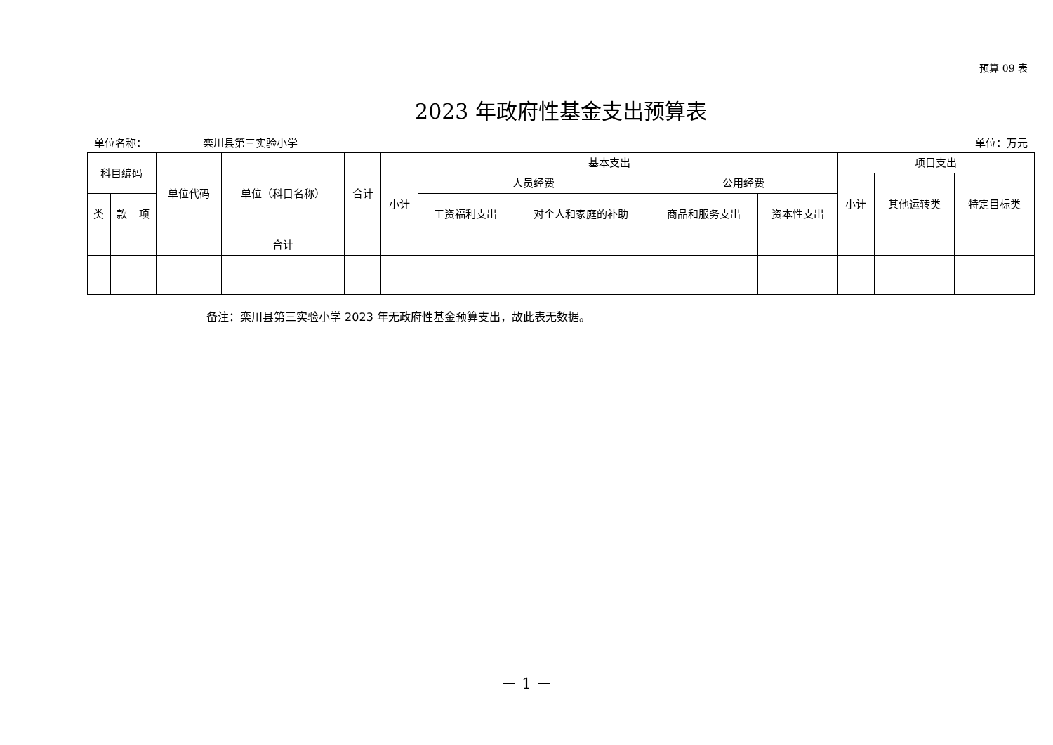预算 09 表
2023 年政府性基金支出预算表
单位名称： 栾川县第三实验小学 单位：万元
| 科目编码 | | | 单位代码 | 单位（科目名称） | 合计 | 基本支出 | | | | | 项目支出 | | |
| --- | --- | --- | --- | --- | --- | --- | --- | --- | --- | --- | --- | --- | --- |
| | | | | | | 小计 | 人员经费 | | 公用经费 | | 小计 | 其他运转类 | 特定目标类 |
| 类 | 款 | 项 | | | | | 工资福利支出 | 对个人和家庭的补助 | 商品和服务支出 | 资本性支出 | | | |
| | | | | 合计 | | | | | | | | | |
备注：栾川县第三实验小学 2023 年无政府性基金预算支出，故此表无数据。
－ 1 －